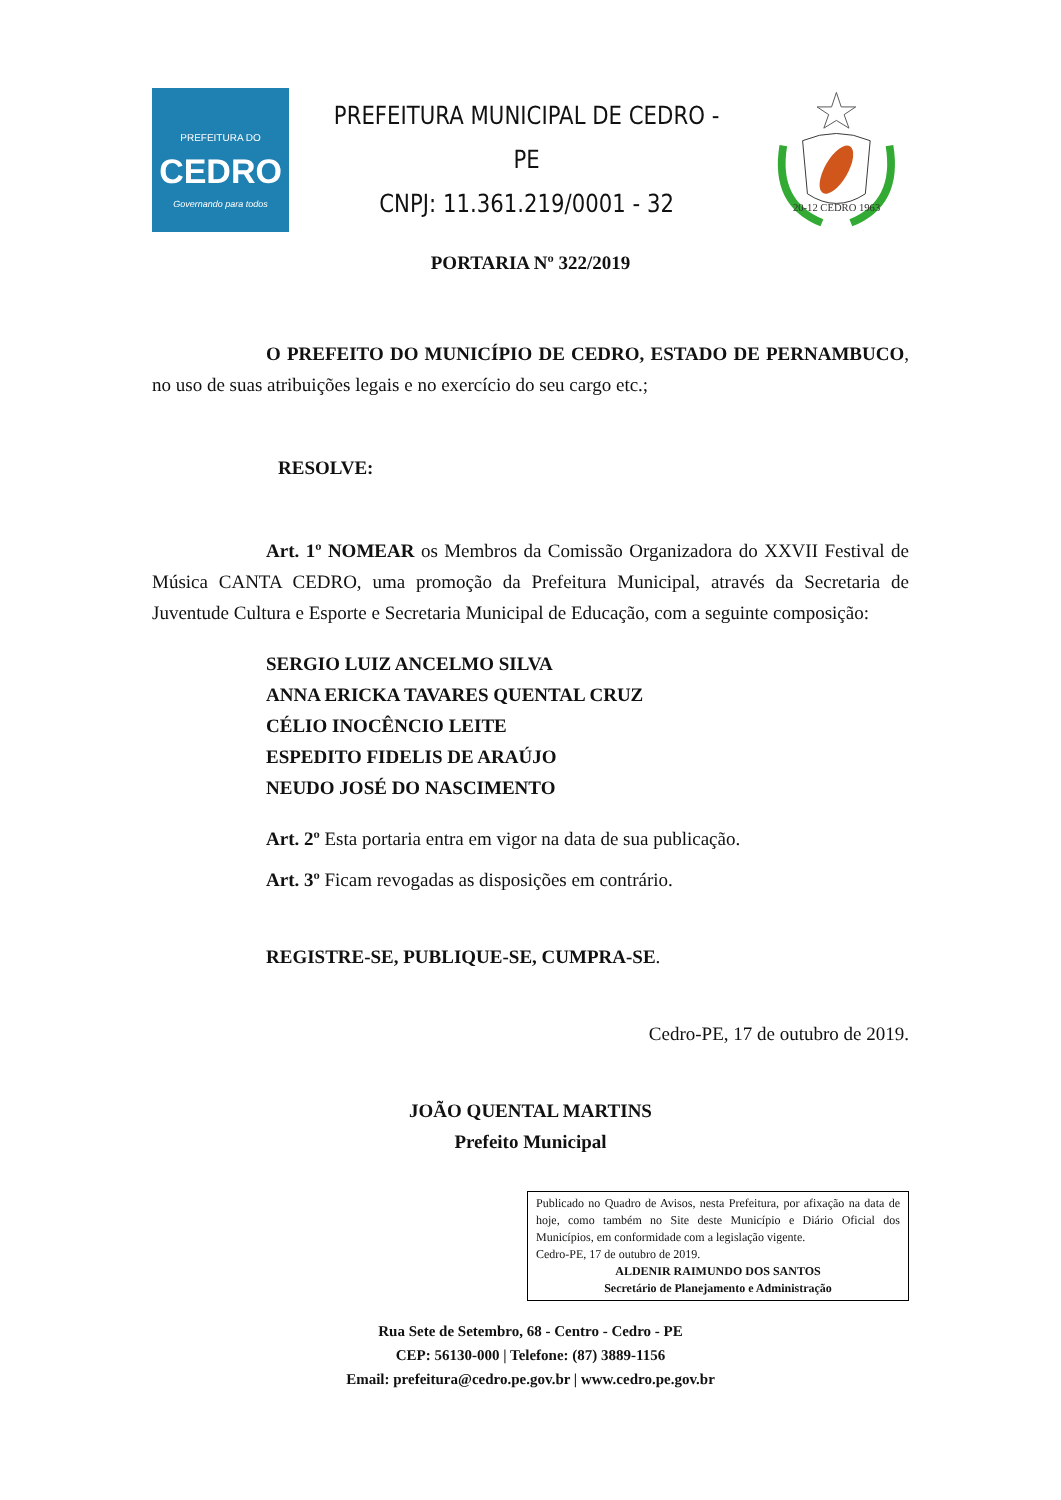PREFEITURA DO
CEDRO
Governando para todos
PREFEITURA MUNICIPAL DE CEDRO - PE
CNPJ: 11.361.219/0001 - 32
20-12 CEDRO 1963
PORTARIA Nº 322/2019
O PREFEITO DO MUNICÍPIO DE CEDRO, ESTADO DE PERNAMBUCO, no uso de suas atribuições legais e no exercício do seu cargo etc.;
RESOLVE:
Art. 1º NOMEAR os Membros da Comissão Organizadora do XXVII Festival de Música CANTA CEDRO, uma promoção da Prefeitura Municipal, através da Secretaria de Juventude Cultura e Esporte e Secretaria Municipal de Educação, com a seguinte composição:
SERGIO LUIZ ANCELMO SILVA
ANNA ERICKA TAVARES QUENTAL CRUZ
CÉLIO INOCÊNCIO LEITE
ESPEDITO FIDELIS DE ARAÚJO
NEUDO JOSÉ DO NASCIMENTO
Art. 2º Esta portaria entra em vigor na data de sua publicação.
Art. 3º Ficam revogadas as disposições em contrário.
REGISTRE-SE, PUBLIQUE-SE, CUMPRA-SE.
Cedro-PE, 17 de outubro de 2019.
JOÃO QUENTAL MARTINS
Prefeito Municipal
Publicado no Quadro de Avisos, nesta Prefeitura, por afixação na data de hoje, como também no Site deste Município e Diário Oficial dos Municípios, em conformidade com a legislação vigente.
Cedro-PE, 17 de outubro de 2019.
ALDENIR RAIMUNDO DOS SANTOS
Secretário de Planejamento e Administração
Rua Sete de Setembro, 68 - Centro - Cedro - PE
CEP: 56130-000 | Telefone: (87) 3889-1156
Email: prefeitura@cedro.pe.gov.br | www.cedro.pe.gov.br